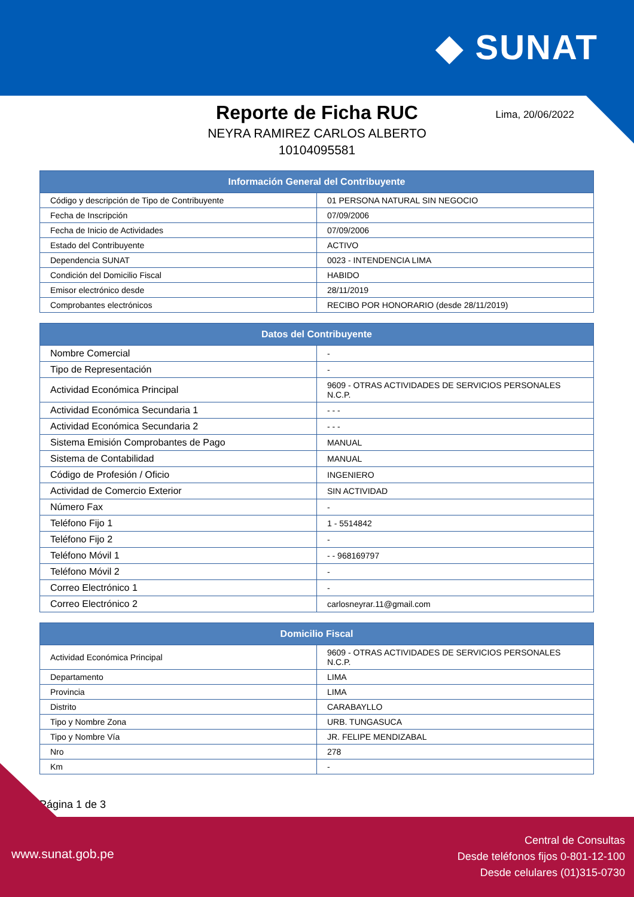◆ SUNAT
Reporte de Ficha RUC
Lima, 20/06/2022
NEYRA RAMIREZ CARLOS ALBERTO
10104095581
| Información General del Contribuyente | |
| --- | --- |
| Código y descripción de Tipo de Contribuyente | 01 PERSONA NATURAL SIN NEGOCIO |
| Fecha de Inscripción | 07/09/2006 |
| Fecha de Inicio de Actividades | 07/09/2006 |
| Estado del Contribuyente | ACTIVO |
| Dependencia SUNAT | 0023 - INTENDENCIA LIMA |
| Condición del Domicilio Fiscal | HABIDO |
| Emisor electrónico desde | 28/11/2019 |
| Comprobantes electrónicos | RECIBO POR HONORARIO (desde 28/11/2019) |
| Datos del Contribuyente | |
| --- | --- |
| Nombre Comercial | - |
| Tipo de Representación | - |
| Actividad Económica Principal | 9609 - OTRAS ACTIVIDADES DE SERVICIOS PERSONALES N.C.P. |
| Actividad Económica Secundaria 1 | - - - |
| Actividad Económica Secundaria 2 | - - - |
| Sistema Emisión Comprobantes de Pago | MANUAL |
| Sistema de Contabilidad | MANUAL |
| Código de Profesión / Oficio | INGENIERO |
| Actividad de Comercio Exterior | SIN ACTIVIDAD |
| Número Fax | - |
| Teléfono Fijo 1 | 1 - 5514842 |
| Teléfono Fijo 2 | - |
| Teléfono Móvil 1 | - - 968169797 |
| Teléfono Móvil 2 | - |
| Correo Electrónico 1 | - |
| Correo Electrónico 2 | carlosneyrar.11@gmail.com |
| Domicilio Fiscal | |
| --- | --- |
| Actividad Económica Principal | 9609 - OTRAS ACTIVIDADES DE SERVICIOS PERSONALES N.C.P. |
| Departamento | LIMA |
| Provincia | LIMA |
| Distrito | CARABAYLLO |
| Tipo y Nombre Zona | URB. TUNGASUCA |
| Tipo y Nombre Vía | JR. FELIPE MENDIZABAL |
| Nro | 278 |
| Km | - |
Página 1 de 3
www.sunat.gob.pe
Central de Consultas
Desde teléfonos fijos 0-801-12-100
Desde celulares (01)315-0730